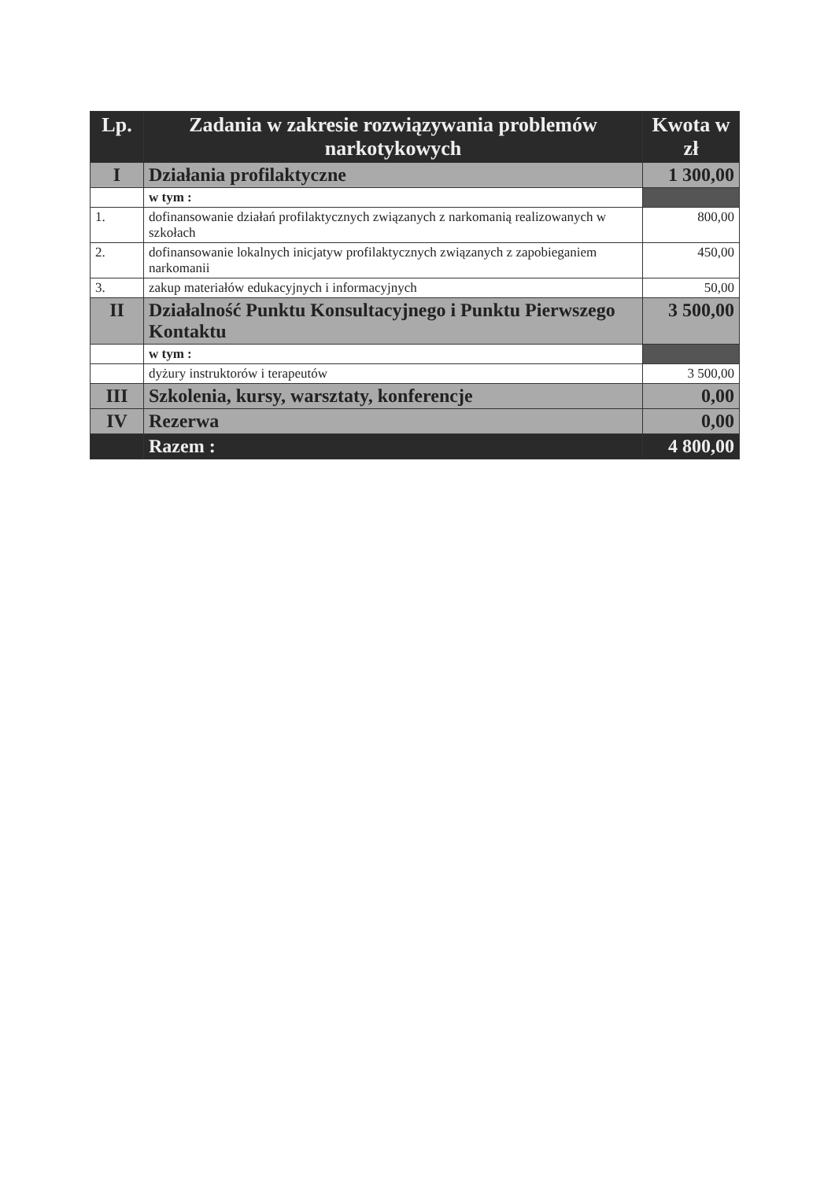| Lp. | Zadania w zakresie rozwiązywania problemów narkotykowych | Kwota w zł |
| --- | --- | --- |
| I | Działania profilaktyczne | 1 300,00 |
| | w tym : | |
| 1. | dofinansowanie działań profilaktycznych związanych z narkomanią realizowanych w szkołach | 800,00 |
| 2. | dofinansowanie lokalnych inicjatyw profilaktycznych związanych z zapobieganiem narkomanii | 450,00 |
| 3. | zakup materiałów edukacyjnych i informacyjnych | 50,00 |
| II | Działalność Punktu Konsultacyjnego i Punktu Pierwszego Kontaktu | 3 500,00 |
| | w tym : | |
| | dyżury instruktorów i terapeutów | 3 500,00 |
| III | Szkolenia, kursy, warsztaty, konferencje | 0,00 |
| IV | Rezerwa | 0,00 |
| | Razem : | 4 800,00 |